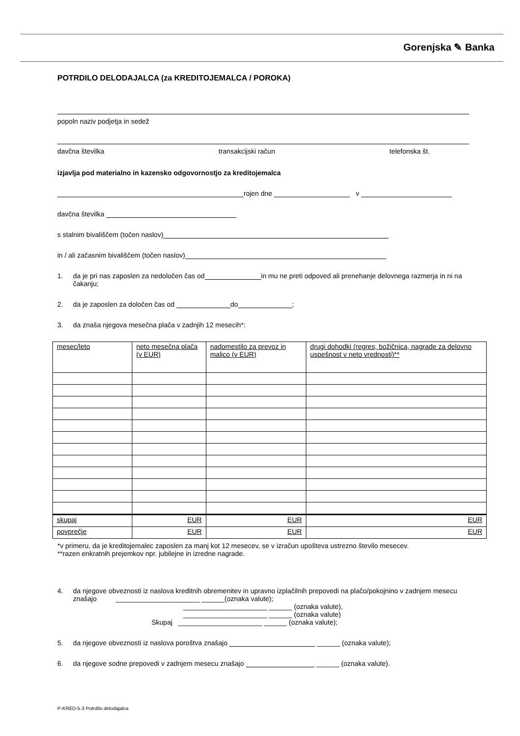Gorenjska ✎ Banka
POTRDILO DELODAJALCA (za KREDITOJEMALCA / POROKA)
popoln naziv podjetja in sedež
davčna številka transakcijski račun telefonska št.
izjavlja pod materialno in kazensko odgovornostjo za kreditojemalca
rojen dne v
davčna številka
s stalnim bivališčem (točen naslov)
in / ali začasnim bivališčem (točen naslov)
1. da je pri nas zaposlen za nedoločen čas od in mu ne preti odpoved ali prenehanje delovnega razmerja in ni na čakanju;
2. da je zaposlen za določen čas od do ;
3. da znaša njegova mesečna plača v zadnjih 12 mesecih*:
| mesec/leto | neto mesečna plača (v EUR) | nadomestilo za prevoz in malico (v EUR) | drugi dohodki (regres, božičnica, nagrade za delovno uspešnost v neto vrednosti)** |
| --- | --- | --- | --- |
| skupaj | EUR | EUR | EUR |
| povprečje | EUR | EUR | EUR |
*v primeru, da je kreditojemalec zaposlen za manj kot 12 mesecev, se v izračun upošteva ustrezno število mesecev.
**razen enkratnih prejemkov npr. jubilejne in izredne nagrade.
4. da njegove obveznosti iz naslova kreditnih obremenitev in upravno izplačilnih prepovedi na plačo/pokojnino v zadnjem mesecu znašajo ______________________ ______(oznaka valute);
______________________ ______ (oznaka valute),
______________________ ______ (oznaka valute)
Skupaj ______________________ ______ (oznaka valute);
5. da njegove obveznosti iz naslova poroštva znašajo ______ (oznaka valute);
6. da njegove sodne prepovedi v zadnjem mesecu znašajo ______ (oznaka valute).
P-KRED-5.3 Potrdilo delodajalca